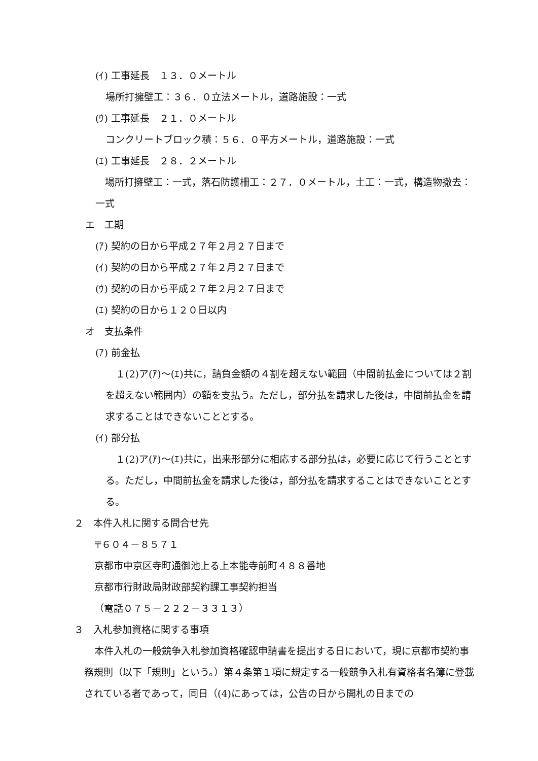(ｲ) 工事延長　１３．０メートル
場所打擁壁工：３６．０立法メートル，道路施設：一式
(ｳ) 工事延長　２１．０メートル
コンクリートブロック積：５６．０平方メートル，道路施設：一式
(ｴ) 工事延長　２８．２メートル
　場所打擁壁工：一式，落石防護柵工：２７．０メートル，土工：一式，構造物撤去：一式
エ　工期
(ｱ) 契約の日から平成２７年２月２７日まで
(ｲ) 契約の日から平成２７年２月２７日まで
(ｳ) 契約の日から平成２７年２月２７日まで
(ｴ) 契約の日から１２０日以内
オ　支払条件
(ｱ) 前金払
１(2)ア(ｱ)～(ｴ)共に，請負金額の４割を超えない範囲（中間前払金については２割を超えない範囲内）の額を支払う。ただし，部分払を請求した後は，中間前払金を請求することはできないこととする。
(ｲ) 部分払
１(2)ア(ｱ)～(ｴ)共に，出来形部分に相応する部分払は，必要に応じて行うこととする。ただし，中間前払金を請求した後は，部分払を請求することはできないこととする。
２　本件入札に関する問合せ先
〒６０４－８５７１
京都市中京区寺町通御池上る上本能寺前町４８８番地
京都市行財政局財政部契約課工事契約担当
（電話０７５－２２２－３３１３）
３　入札参加資格に関する事項
本件入札の一般競争入札参加資格確認申請書を提出する日において，現に京都市契約事務規則（以下「規則」という。）第４条第１項に規定する一般競争入札有資格者名簿に登載されている者であって，同日（(4)にあっては，公告の日から開札の日までの